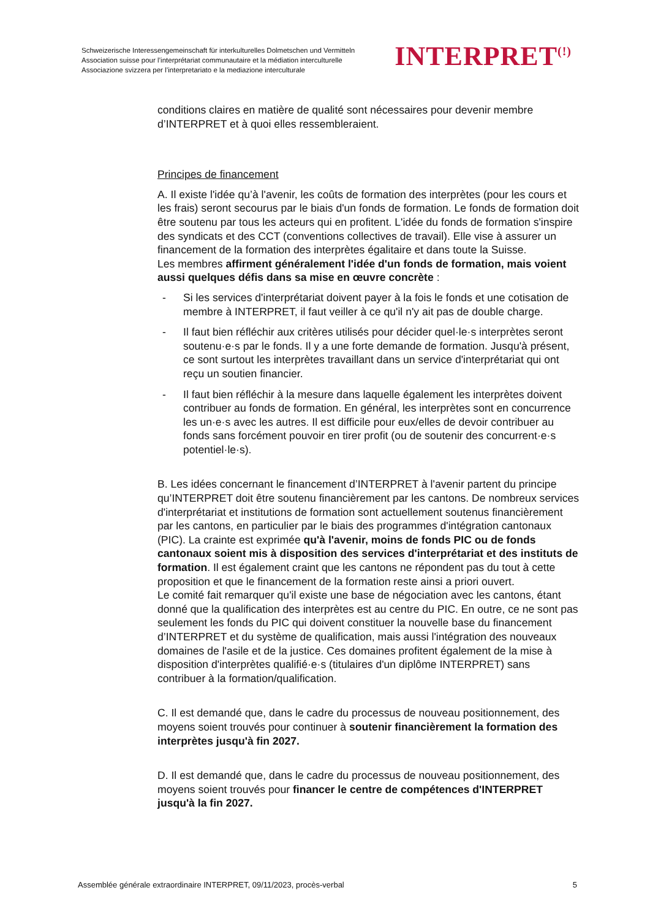Schweizerische Interessengemeinschaft für interkulturelles Dolmetschen und Vermitteln
Association suisse pour l’interprétariat communautaire et la médiation interculturelle
Associazione svizzera per l’interpretariato e la mediazione interculturale
INTERPRET<sup>(!)</sup>
conditions claires en matière de qualité sont nécessaires pour devenir membre d’INTERPRET et à quoi elles ressembleraient.
Principes de financement
A. Il existe l'idée qu’à l'avenir, les coûts de formation des interprètes (pour les cours et les frais) seront secourus par le biais d'un fonds de formation. Le fonds de formation doit être soutenu par tous les acteurs qui en profitent. L'idée du fonds de formation s'inspire des syndicats et des CCT (conventions collectives de travail). Elle vise à assurer un financement de la formation des interprètes égalitaire et dans toute la Suisse.
Les membres affirment généralement l'idée d'un fonds de formation, mais voient aussi quelques défis dans sa mise en œuvre concrète :
- Si les services d'interprétariat doivent payer à la fois le fonds et une cotisation de membre à INTERPRET, il faut veiller à ce qu'il n'y ait pas de double charge.
- Il faut bien réfléchir aux critères utilisés pour décider quel·le·s interprètes seront soutenu·e·s par le fonds. Il y a une forte demande de formation. Jusqu'à présent, ce sont surtout les interprètes travaillant dans un service d'interprétariat qui ont reçu un soutien financier.
- Il faut bien réfléchir à la mesure dans laquelle également les interprètes doivent contribuer au fonds de formation. En général, les interprètes sont en concurrence les un·e·s avec les autres. Il est difficile pour eux/elles de devoir contribuer au fonds sans forcément pouvoir en tirer profit (ou de soutenir des concurrent·e·s potentiel·le·s).
B. Les idées concernant le financement d’INTERPRET à l'avenir partent du principe qu’INTERPRET doit être soutenu financièrement par les cantons. De nombreux services d'interprétariat et institutions de formation sont actuellement soutenus financièrement par les cantons, en particulier par le biais des programmes d'intégration cantonaux (PIC). La crainte est exprimée qu'à l'avenir, moins de fonds PIC ou de fonds cantonaux soient mis à disposition des services d'interprétariat et des instituts de formation. Il est également craint que les cantons ne répondent pas du tout à cette proposition et que le financement de la formation reste ainsi a priori ouvert.
Le comité fait remarquer qu'il existe une base de négociation avec les cantons, étant donné que la qualification des interprètes est au centre du PIC. En outre, ce ne sont pas seulement les fonds du PIC qui doivent constituer la nouvelle base du financement d’INTERPRET et du système de qualification, mais aussi l'intégration des nouveaux domaines de l'asile et de la justice. Ces domaines profitent également de la mise à disposition d'interprètes qualifié·e·s (titulaires d'un diplôme INTERPRET) sans contribuer à la formation/qualification.
C. Il est demandé que, dans le cadre du processus de nouveau positionnement, des moyens soient trouvés pour continuer à soutenir financièrement la formation des interprètes jusqu'à fin 2027.
D. Il est demandé que, dans le cadre du processus de nouveau positionnement, des moyens soient trouvés pour financer le centre de compétences d'INTERPRET jusqu'à la fin 2027.
Assemblée générale extraordinaire INTERPRET, 09/11/2023, procès-verbal 5